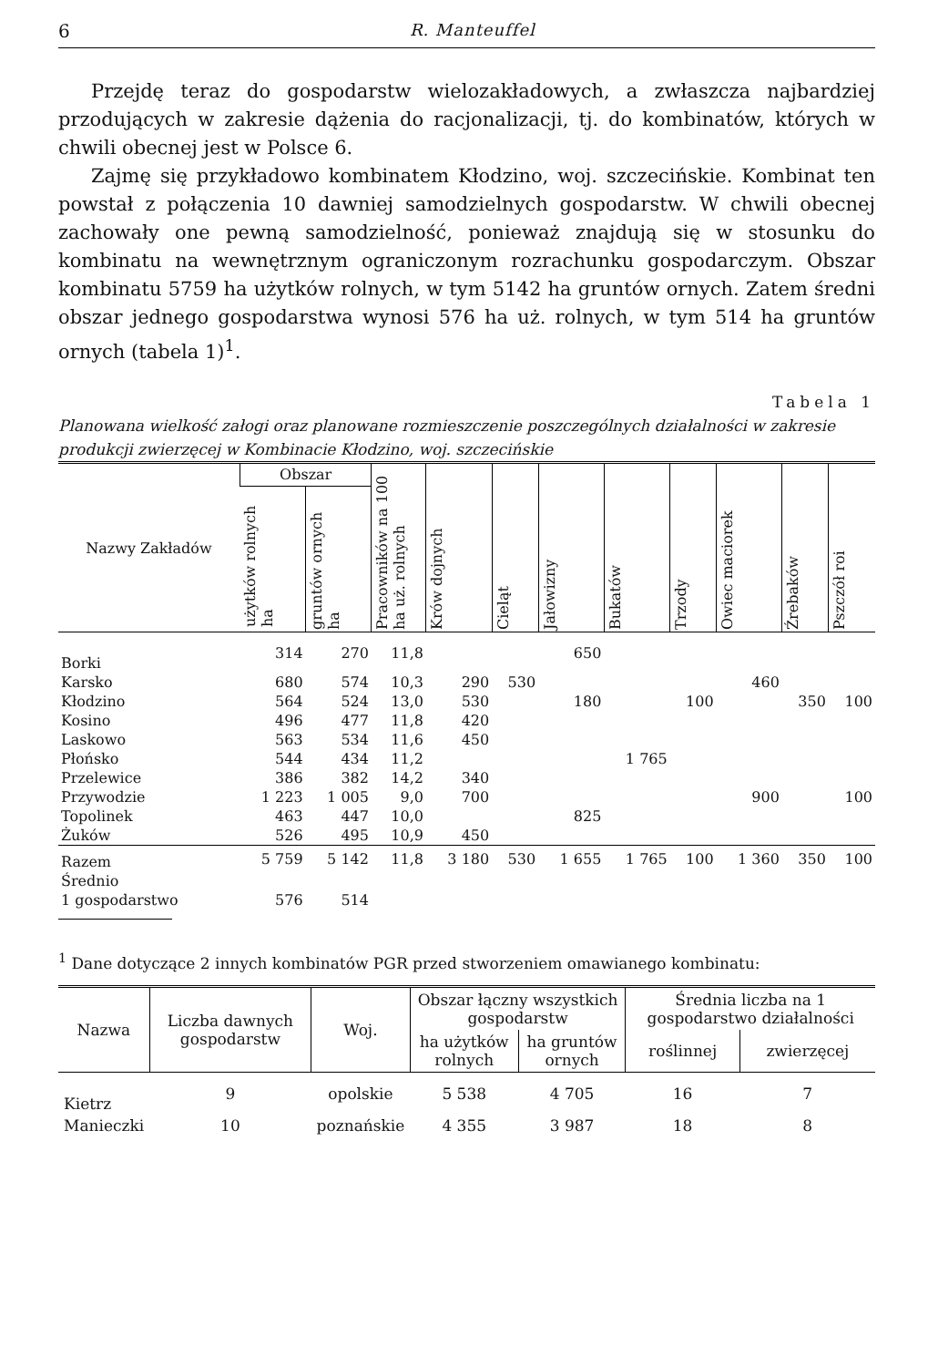6 R. Manteuffel
Przejdę teraz do gospodarstw wielozakładowych, a zwłaszcza najbardziej przodujących w zakresie dążenia do racjonalizacji, tj. do kombinatów, których w chwili obecnej jest w Polsce 6.
Zajmę się przykładowo kombinatem Kłodzino, woj. szczecińskie. Kombinat ten powstał z połączenia 10 dawniej samodzielnych gospodarstw. W chwili obecnej zachowały one pewną samodzielność, ponieważ znajdują się w stosunku do kombinatu na wewnętrznym ograniczonym rozrachunku gospodarczym. Obszar kombinatu 5759 ha użytków rolnych, w tym 5142 ha gruntów ornych. Zatem średni obszar jednego gospodarstwa wynosi 576 ha uż. rolnych, w tym 514 ha gruntów ornych (tabela 1)<sup>1</sup>.
Tabela 1
Planowana wielkość załogi oraz planowane rozmieszczenie poszczególnych działalności w zakresie produkcji zwierzęcej w Kombinacie Kłodzino, woj. szczecińskie
| Nazwy Zakładów | Obszar | | Pracowników na 100 ha uż. rolnych | Krów dojnych | Cieląt | Jałowizny | Bukatów | Trzody | Owiec maciorek | Źrebaków | Pszczół roi |
| --- | --- | --- | --- | --- | --- | --- | --- | --- | --- | --- | --- |
| | użytków rolnych ha | gruntów ornych ha | | | | | | | | | |
| Borki | 314 | 270 | 11,8 | | | 650 | | | | | |
| Karsko | 680 | 574 | 10,3 | 290 | 530 | | | | 460 | | |
| Kłodzino | 564 | 524 | 13,0 | 530 | | 180 | | 100 | | 350 | 100 |
| Kosino | 496 | 477 | 11,8 | 420 | | | | | | | |
| Laskowo | 563 | 534 | 11,6 | 450 | | | | | | | |
| Płońsko | 544 | 434 | 11,2 | | | | 1 765 | | | | |
| Przelewice | 386 | 382 | 14,2 | 340 | | | | | | | |
| Przywodzie | 1 223 | 1 005 | 9,0 | 700 | | | | | 900 | | 100 |
| Topolinek | 463 | 447 | 10,0 | | | 825 | | | | | |
| Żuków | 526 | 495 | 10,9 | 450 | | | | | | | |
| Razem | 5 759 | 5 142 | 11,8 | 3 180 | 530 | 1 655 | 1 765 | 100 | 1 360 | 350 | 100 |
| Średnio | | | | | | | | | | | |
| 1 gospodarstwo | 576 | 514 | | | | | | | | | |
<sup>1</sup> Dane dotyczące 2 innych kombinatów PGR przed stworzeniem omawianego kombinatu:
| Nazwa | Liczba dawnych gospodarstw | Woj. | Obszar łączny wszystkich gospodarstw | | Średnia liczba na 1 gospodarstwo działalności | |
| --- | --- | --- | --- | --- | --- | --- |
| | | | ha użytków rolnych | ha gruntów ornych | roślinnej | zwierzęcej |
| Kietrz | 9 | opolskie | 5 538 | 4 705 | 16 | 7 |
| Manieczki | 10 | poznańskie | 4 355 | 3 987 | 18 | 8 |